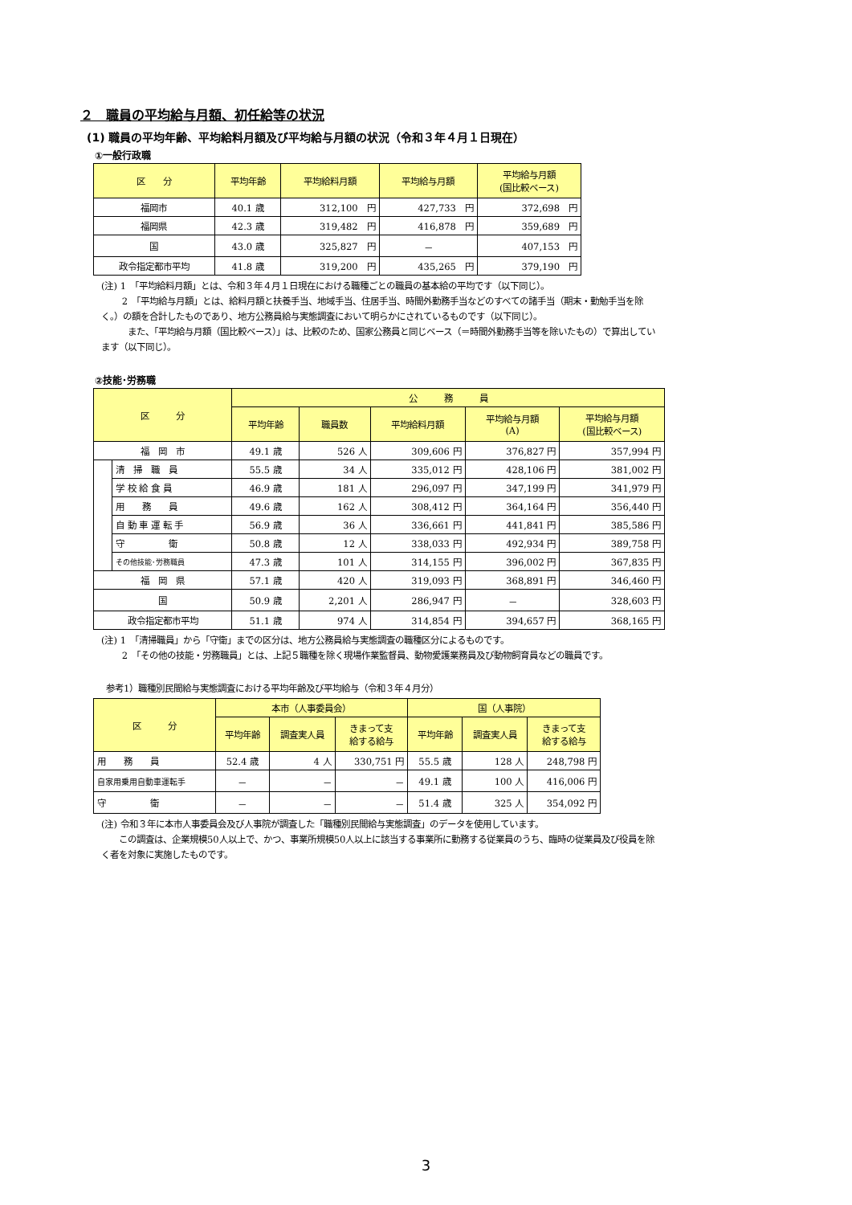２　職員の平均給与月額、初任給等の状況
(1) 職員の平均年齢、平均給料月額及び平均給与月額の状況（令和３年４月１日現在）
①一般行政職
| 区 分 | 平均年齢 | 平均給料月額 | 平均給与月額 | 平均給与月額 (国比較ベース) |
| --- | --- | --- | --- | --- |
| 福岡市 | 40.1 歳 | 312,100 円 | 427,733 円 | 372,698 円 |
| 福岡県 | 42.3 歳 | 319,482 円 | 416,878 円 | 359,689 円 |
| 国 | 43.0 歳 | 325,827 円 | － | 407,153 円 |
| 政令指定都市平均 | 41.8 歳 | 319,200 円 | 435,265 円 | 379,190 円 |
(注) 1　「平均給料月額」とは、令和３年４月１日現在における職種ごとの職員の基本給の平均です（以下同じ）。
　　 2　「平均給与月額」とは、給料月額と扶養手当、地域手当、住居手当、時間外勤務手当などのすべての諸手当（期末・勤勉手当を除く。）の額を合計したものであり、地方公務員給与実態調査において明らかにされているものです（以下同じ）。
　　　また、「平均給与月額（国比較ベース）」は、比較のため、国家公務員と同じベース（＝時間外勤務手当等を除いたもの）で算出しています（以下同じ）。
②技能･労務職
| 区 分 | | 公 務 員 | | | | |
| --- | --- | --- | --- | --- | --- | --- |
| | | 平均年齢 | 職員数 | 平均給料月額 | 平均給与月額 (A) | 平均給与月額 (国比較ベース) |
| 福 岡 市 | | 49.1 歳 | 526 人 | 309,606 円 | 376,827 円 | 357,994 円 |
| | 清 掃 職 員 | 55.5 歳 | 34 人 | 335,012 円 | 428,106 円 | 381,002 円 |
| | 学 校 給 食 員 | 46.9 歳 | 181 人 | 296,097 円 | 347,199 円 | 341,979 円 |
| | 用 務 員 | 49.6 歳 | 162 人 | 308,412 円 | 364,164 円 | 356,440 円 |
| | 自 動 車 運 転 手 | 56.9 歳 | 36 人 | 336,661 円 | 441,841 円 | 385,586 円 |
| | 守 衛 | 50.8 歳 | 12 人 | 338,033 円 | 492,934 円 | 389,758 円 |
| | その他技能･労務職員 | 47.3 歳 | 101 人 | 314,155 円 | 396,002 円 | 367,835 円 |
| 福 岡 県 | | 57.1 歳 | 420 人 | 319,093 円 | 368,891 円 | 346,460 円 |
| 国 | | 50.9 歳 | 2,201 人 | 286,947 円 | － | 328,603 円 |
| 政令指定都市平均 | | 51.1 歳 | 974 人 | 314,854 円 | 394,657 円 | 368,165 円 |
(注) 1　「清掃職員」から「守衛」までの区分は、地方公務員給与実態調査の職種区分によるものです。
　　 2　「その他の技能・労務職員」とは、上記５職種を除く現場作業監督員、動物愛護業務員及び動物飼育員などの職員です。
参考1）職種別民間給与実態調査における平均年齢及び平均給与（令和３年４月分）
| 区 分 | 本市（人事委員会） | | | 国（人事院） | | |
| --- | --- | --- | --- | --- | --- | --- |
| | 平均年齢 | 調査実人員 | きまって支 給する給与 | 平均年齢 | 調査実人員 | きまって支 給する給与 |
| 用 務 員 | 52.4 歳 | 4 人 | 330,751 円 | 55.5 歳 | 128 人 | 248,798 円 |
| 自家用乗用自動車運転手 | － | － | － | 49.1 歳 | 100 人 | 416,006 円 |
| 守 衛 | － | － | － | 51.4 歳 | 325 人 | 354,092 円 |
(注) 令和３年に本市人事委員会及び人事院が調査した「職種別民間給与実態調査」のデータを使用しています。
　　この調査は、企業規模50人以上で、かつ、事業所規模50人以上に該当する事業所に勤務する従業員のうち、臨時の従業員及び役員を除く者を対象に実施したものです。
3